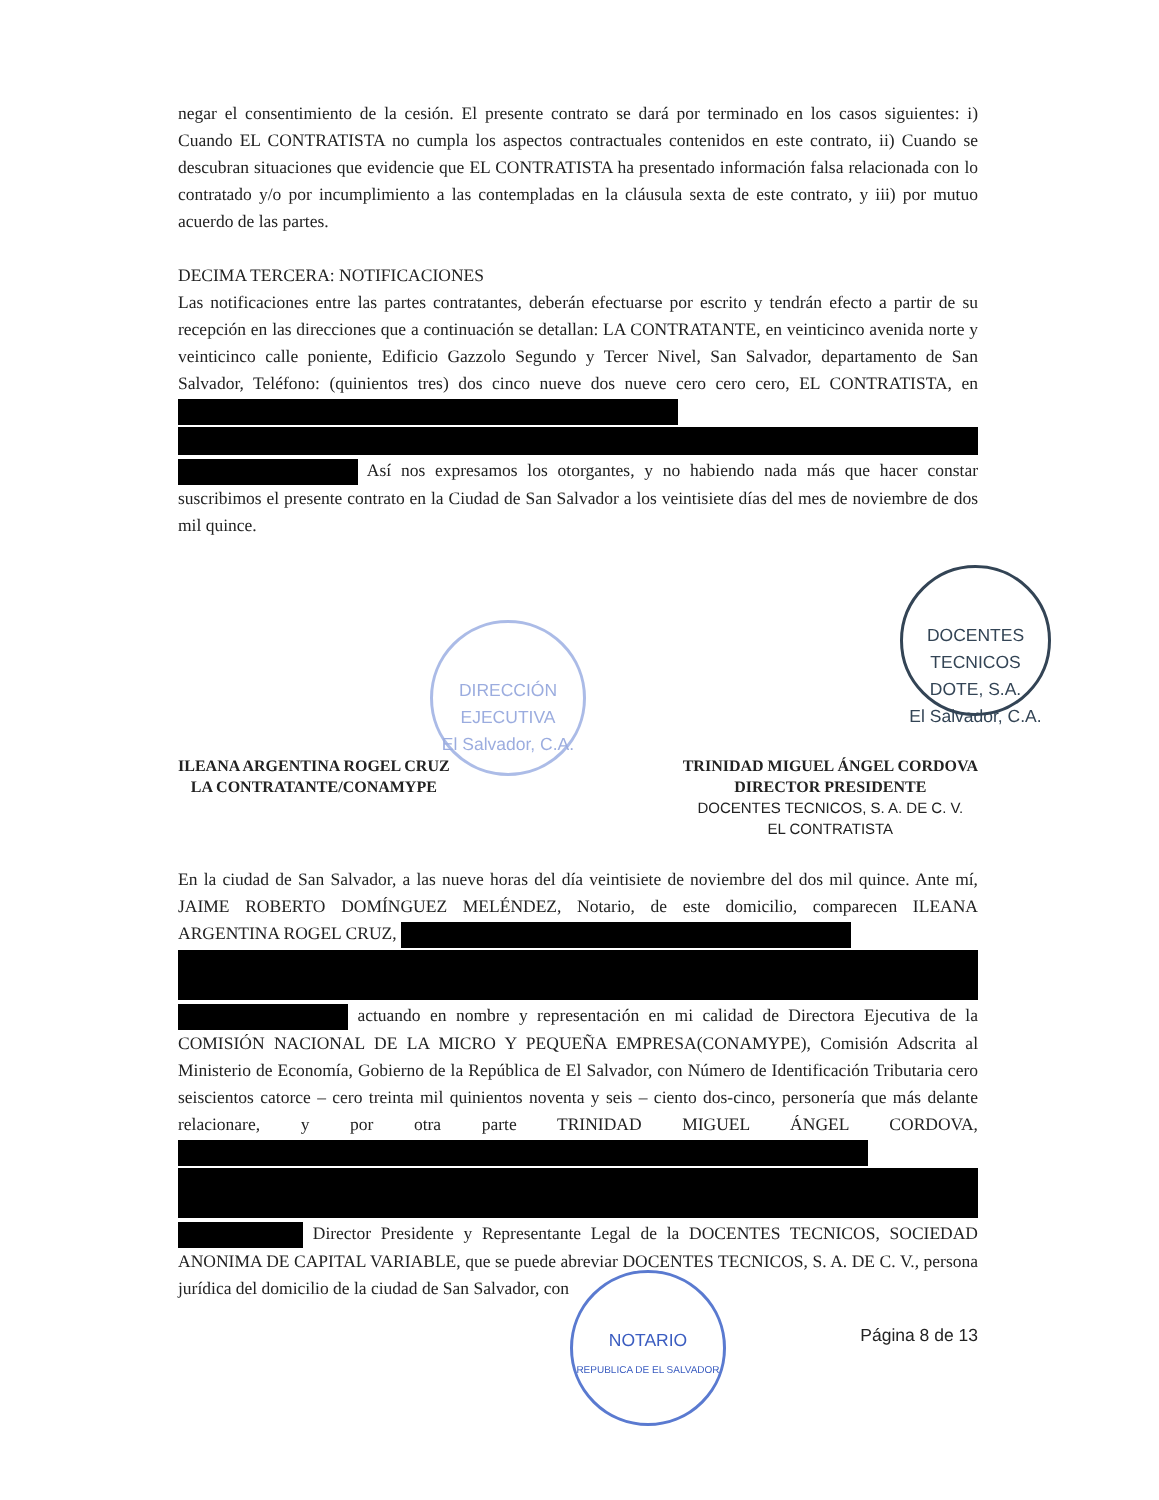DIRECCIÓN
EJECUTIVA
El Salvador, C.A.
DOCENTES TECNICOS
DOTE, S.A.
El Salvador, C.A.
NOTARIO
REPUBLICA DE EL SALVADOR
negar el consentimiento de la cesión. El presente contrato se dará por terminado en los casos siguientes: i) Cuando EL CONTRATISTA no cumpla los aspectos contractuales contenidos en este contrato, ii) Cuando se descubran situaciones que evidencie que EL CONTRATISTA ha presentado información falsa relacionada con lo contratado y/o por incumplimiento a las contempladas en la cláusula sexta de este contrato, y iii) por mutuo acuerdo de las partes.
DECIMA TERCERA: NOTIFICACIONES
Las notificaciones entre las partes contratantes, deberán efectuarse por escrito y tendrán efecto a partir de su recepción en las direcciones que a continuación se detallan: LA CONTRATANTE, en veinticinco avenida norte y veinticinco calle poniente, Edificio Gazzolo Segundo y Tercer Nivel, San Salvador, departamento de San Salvador, Teléfono: (quinientos tres) dos cinco nueve dos nueve cero cero cero, EL CONTRATISTA, en
Así nos expresamos los otorgantes, y no habiendo nada más que hacer constar suscribimos el presente contrato en la Ciudad de San Salvador a los veintisiete días del mes de noviembre de dos mil quince.
ILEANA ARGENTINA ROGEL CRUZ
LA CONTRATANTE/CONAMYPE
TRINIDAD MIGUEL ÁNGEL CORDOVA
DIRECTOR PRESIDENTE
DOCENTES TECNICOS, S. A. DE C. V.
EL CONTRATISTA
En la ciudad de San Salvador, a las nueve horas del día veintisiete de noviembre del dos mil quince. Ante mí, JAIME ROBERTO DOMÍNGUEZ MELÉNDEZ, Notario, de este domicilio, comparecen ILEANA ARGENTINA ROGEL CRUZ,
actuando en nombre y representación en mi calidad de Directora Ejecutiva de la COMISIÓN NACIONAL DE LA MICRO Y PEQUEÑA EMPRESA(CONAMYPE), Comisión Adscrita al Ministerio de Economía, Gobierno de la República de El Salvador, con Número de Identificación Tributaria cero seiscientos catorce – cero treinta mil quinientos noventa y seis – ciento dos-cinco, personería que más delante relacionare, y por otra parte TRINIDAD MIGUEL ÁNGEL CORDOVA,
Director Presidente y Representante Legal de la DOCENTES TECNICOS, SOCIEDAD ANONIMA DE CAPITAL VARIABLE, que se puede abreviar DOCENTES TECNICOS, S. A. DE C. V., persona jurídica del domicilio de la ciudad de San Salvador, con
Página 8 de 13